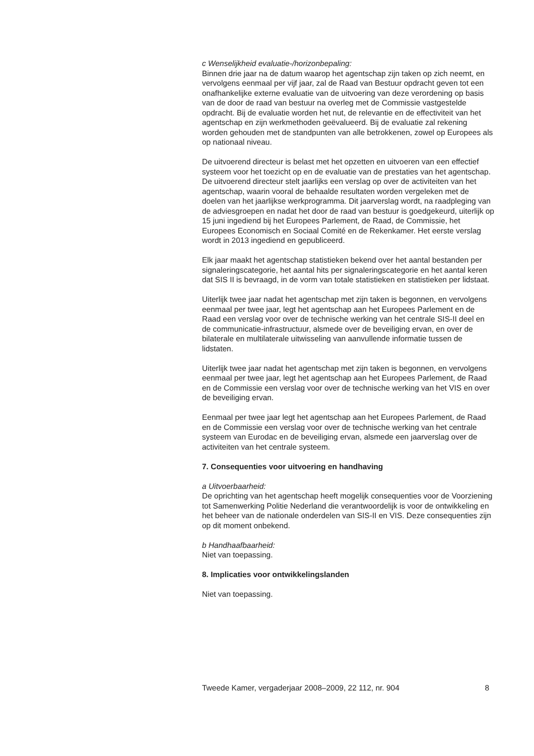c Wenselijkheid evaluatie-/horizonbepaling:
Binnen drie jaar na de datum waarop het agentschap zijn taken op zich neemt, en vervolgens eenmaal per vijf jaar, zal de Raad van Bestuur opdracht geven tot een onafhankelijke externe evaluatie van de uitvoering van deze verordening op basis van de door de raad van bestuur na overleg met de Commissie vastgestelde opdracht. Bij de evaluatie worden het nut, de relevantie en de effectiviteit van het agentschap en zijn werkmethoden geëvalueerd. Bij de evaluatie zal rekening worden gehouden met de standpunten van alle betrokkenen, zowel op Europees als op nationaal niveau.
De uitvoerend directeur is belast met het opzetten en uitvoeren van een effectief systeem voor het toezicht op en de evaluatie van de prestaties van het agentschap. De uitvoerend directeur stelt jaarlijks een verslag op over de activiteiten van het agentschap, waarin vooral de behaalde resultaten worden vergeleken met de doelen van het jaarlijkse werkprogramma. Dit jaarverslag wordt, na raadpleging van de adviesgroepen en nadat het door de raad van bestuur is goedgekeurd, uiterlijk op 15 juni ingediend bij het Europees Parlement, de Raad, de Commissie, het Europees Economisch en Sociaal Comité en de Rekenkamer. Het eerste verslag wordt in 2013 ingediend en gepubliceerd.
Elk jaar maakt het agentschap statistieken bekend over het aantal bestanden per signaleringscategorie, het aantal hits per signaleringscategorie en het aantal keren dat SIS II is bevraagd, in de vorm van totale statistieken en statistieken per lidstaat.
Uiterlijk twee jaar nadat het agentschap met zijn taken is begonnen, en vervolgens eenmaal per twee jaar, legt het agentschap aan het Europees Parlement en de Raad een verslag voor over de technische werking van het centrale SIS-II deel en de communicatie-infrastructuur, alsmede over de beveiliging ervan, en over de bilaterale en multilaterale uitwisseling van aanvullende informatie tussen de lidstaten.
Uiterlijk twee jaar nadat het agentschap met zijn taken is begonnen, en vervolgens eenmaal per twee jaar, legt het agentschap aan het Europees Parlement, de Raad en de Commissie een verslag voor over de technische werking van het VIS en over de beveiliging ervan.
Eenmaal per twee jaar legt het agentschap aan het Europees Parlement, de Raad en de Commissie een verslag voor over de technische werking van het centrale systeem van Eurodac en de beveiliging ervan, alsmede een jaarverslag over de activiteiten van het centrale systeem.
7. Consequenties voor uitvoering en handhaving
a Uitvoerbaarheid:
De oprichting van het agentschap heeft mogelijk consequenties voor de Voorziening tot Samenwerking Politie Nederland die verantwoordelijk is voor de ontwikkeling en het beheer van de nationale onderdelen van SIS-II en VIS. Deze consequenties zijn op dit moment onbekend.
b Handhaafbaarheid:
Niet van toepassing.
8. Implicaties voor ontwikkelingslanden
Niet van toepassing.
Tweede Kamer, vergaderjaar 2008–2009, 22 112, nr. 904 8